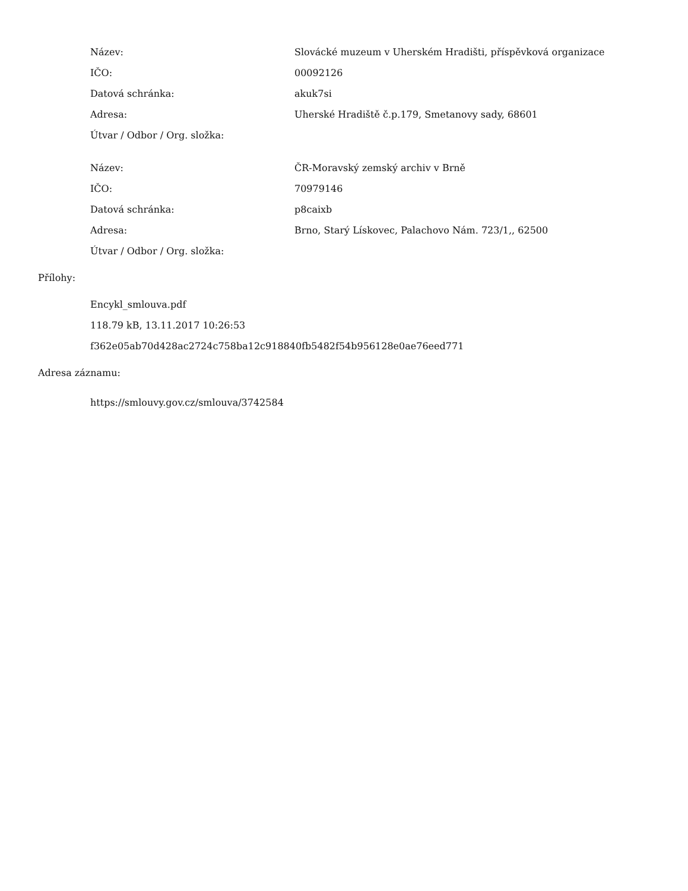| Název: | Slovácké muzeum v Uherském Hradišti, příspěvková organizace |
| IČO: | 00092126 |
| Datová schránka: | akuk7si |
| Adresa: | Uherské Hradiště č.p.179, Smetanovy sady, 68601 |
| Útvar / Odbor / Org. složka: | |
| Název: | ČR-Moravský zemský archiv v Brně |
| IČO: | 70979146 |
| Datová schránka: | p8caixb |
| Adresa: | Brno, Starý Lískovec, Palachovo Nám. 723/1,, 62500 |
| Útvar / Odbor / Org. složka: | |
Přílohy:
Encykl_smlouva.pdf
118.79 kB, 13.11.2017 10:26:53
f362e05ab70d428ac2724c758ba12c918840fb5482f54b956128e0ae76eed771
Adresa záznamu:
https://smlouvy.gov.cz/smlouva/3742584